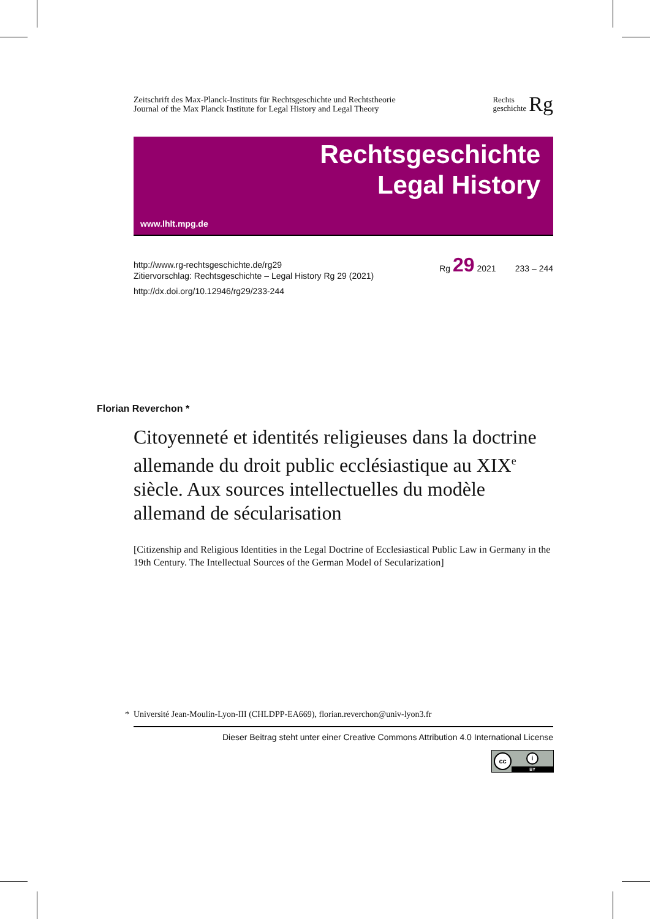Zeitschrift des Max-Planck-Instituts für Rechtsgeschichte und Rechtstheorie
Journal of the Max Planck Institute for Legal History and Legal Theory
Rechts
geschichte Rg
Rechtsgeschichte
Legal History
www.lhlt.mpg.de
http://www.rg-rechtsgeschichte.de/rg29
Zitiervorschlag: Rechtsgeschichte – Legal History Rg 29 (2021)
Rg 29 2021 233 – 244
http://dx.doi.org/10.12946/rg29/233-244
Florian Reverchon *
Citoyenneté et identités religieuses dans la doctrine allemande du droit public ecclésiastique au XIX<sup>e</sup> siècle. Aux sources intellectuelles du modèle allemand de sécularisation
[Citizenship and Religious Identities in the Legal Doctrine of Ecclesiastical Public Law in Germany in the 19th Century. The Intellectual Sources of the German Model of Secularization]
* Université Jean-Moulin-Lyon-III (CHLDPP-EA669), florian.reverchon@univ-lyon3.fr
Dieser Beitrag steht unter einer Creative Commons Attribution 4.0 International License
cc i
BY